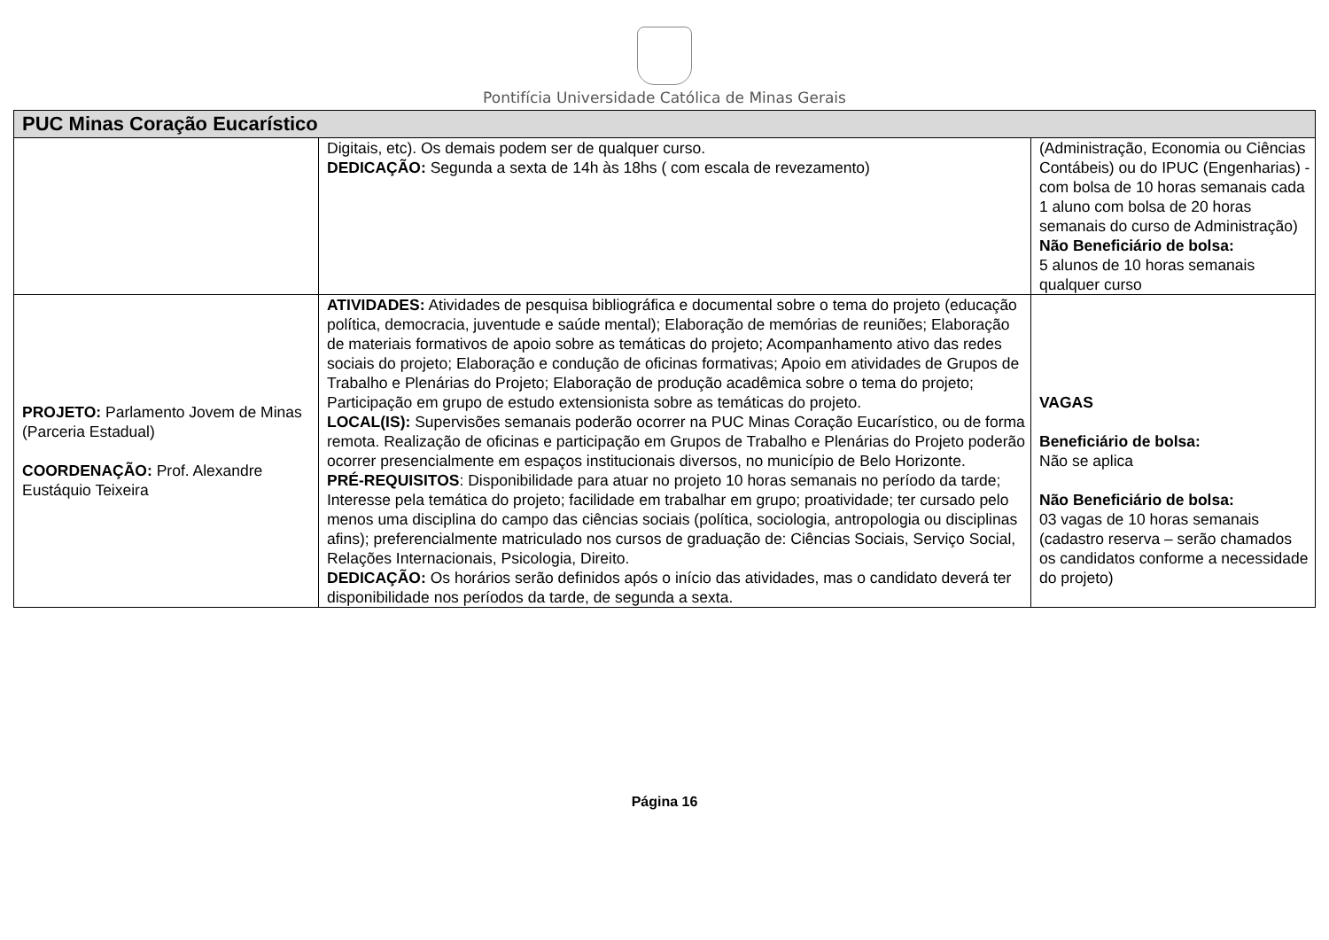Pontifícia Universidade Católica de Minas Gerais
| PUC Minas Coração Eucarístico | | |
| --- | --- | --- |
| | Digitais, etc). Os demais podem ser de qualquer curso. DEDICAÇÃO: Segunda a sexta de 14h às 18hs ( com escala de revezamento) | (Administração, Economia ou Ciências Contábeis) ou do IPUC (Engenharias) - com bolsa de 10 horas semanais cada 1 aluno com bolsa de 20 horas semanais do curso de Administração) Não Beneficiário de bolsa: 5 alunos de 10 horas semanais qualquer curso |
| PROJETO: Parlamento Jovem de Minas (Parceria Estadual) COORDENAÇÃO: Prof. Alexandre Eustáquio Teixeira | ATIVIDADES: Atividades de pesquisa bibliográfica e documental sobre o tema do projeto (educação política, democracia, juventude e saúde mental); Elaboração de memórias de reuniões; Elaboração de materiais formativos de apoio sobre as temáticas do projeto; Acompanhamento ativo das redes sociais do projeto; Elaboração e condução de oficinas formativas; Apoio em atividades de Grupos de Trabalho e Plenárias do Projeto; Elaboração de produção acadêmica sobre o tema do projeto; Participação em grupo de estudo extensionista sobre as temáticas do projeto. LOCAL(IS): Supervisões semanais poderão ocorrer na PUC Minas Coração Eucarístico, ou de forma remota. Realização de oficinas e participação em Grupos de Trabalho e Plenárias do Projeto poderão ocorrer presencialmente em espaços institucionais diversos, no município de Belo Horizonte. PRÉ-REQUISITOS : Disponibilidade para atuar no projeto 10 horas semanais no período da tarde; Interesse pela temática do projeto; facilidade em trabalhar em grupo; proatividade; ter cursado pelo menos uma disciplina do campo das ciências sociais (política, sociologia, antropologia ou disciplinas afins); preferencialmente matriculado nos cursos de graduação de: Ciências Sociais, Serviço Social, Relações Internacionais, Psicologia, Direito. DEDICAÇÃO: Os horários serão definidos após o início das atividades, mas o candidato deverá ter disponibilidade nos períodos da tarde, de segunda a sexta. | VAGAS Beneficiário de bolsa: Não se aplica Não Beneficiário de bolsa: 03 vagas de 10 horas semanais (cadastro reserva – serão chamados os candidatos conforme a necessidade do projeto) |
Página 16